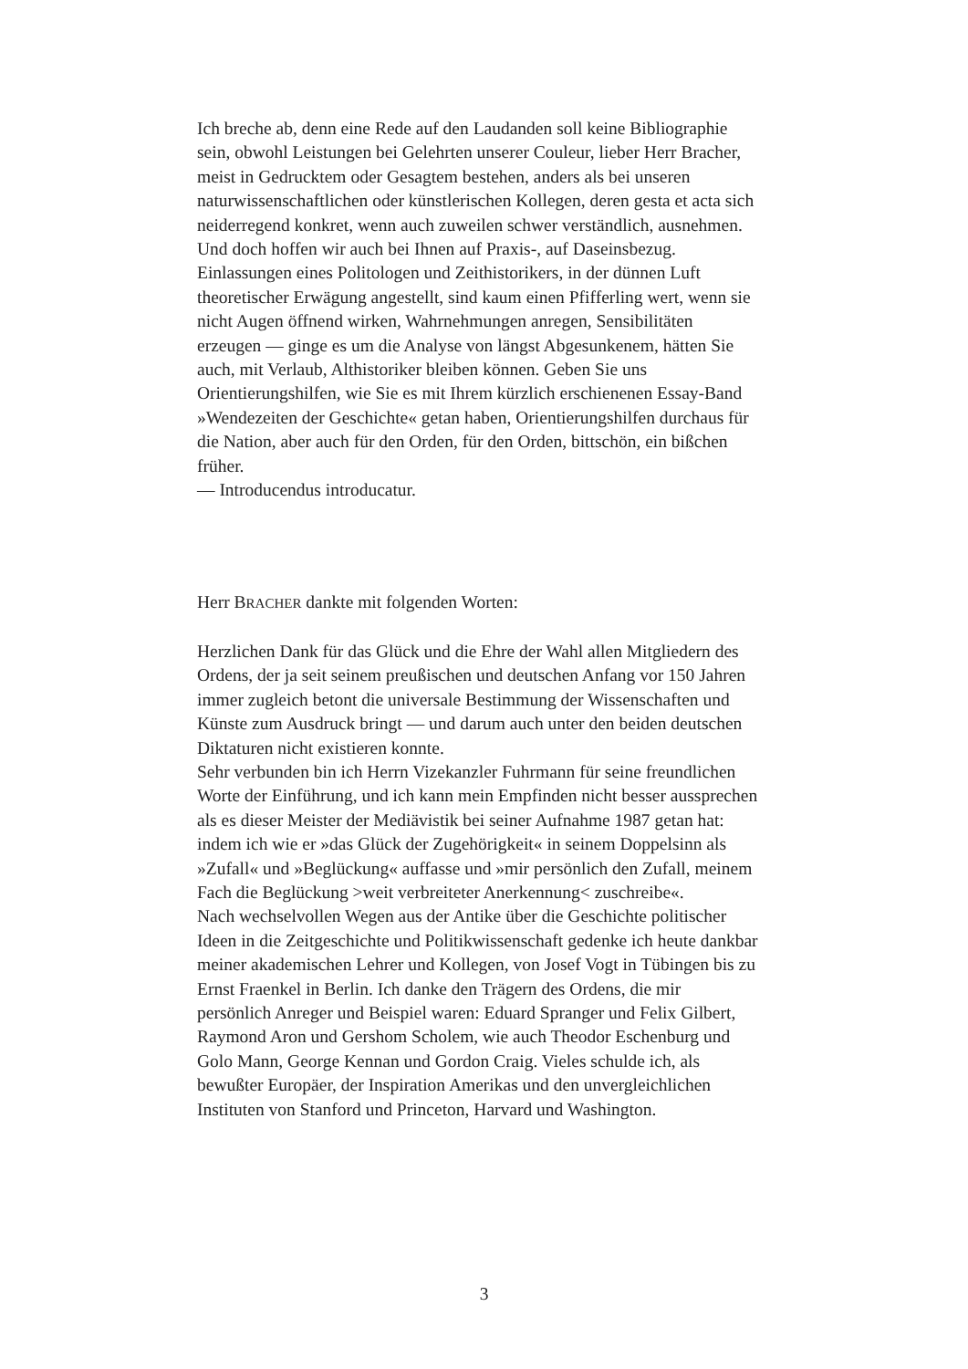Ich breche ab, denn eine Rede auf den Laudanden soll keine Bibliographie sein, obwohl Leistungen bei Gelehrten unserer Couleur, lieber Herr Bracher, meist in Gedrucktem oder Gesagtem bestehen, anders als bei unseren naturwissenschaftlichen oder künstlerischen Kollegen, deren gesta et acta sich neiderregend konkret, wenn auch zuweilen schwer verständlich, ausnehmen.
Und doch hoffen wir auch bei Ihnen auf Praxis-, auf Daseinsbezug. Einlassungen eines Politologen und Zeithistorikers, in der dünnen Luft theoretischer Erwägung angestellt, sind kaum einen Pfifferling wert, wenn sie nicht Augen öffnend wirken, Wahrnehmungen anregen, Sensibilitäten erzeugen — ginge es um die Analyse von längst Abgesunkenem, hätten Sie auch, mit Verlaub, Althistoriker bleiben können. Geben Sie uns Orientierungshilfen, wie Sie es mit Ihrem kürzlich erschienenen Essay-Band »Wendezeiten der Geschichte« getan haben, Orientierungshilfen durchaus für die Nation, aber auch für den Orden, für den Orden, bittschön, ein bißchen früher.
— Introducendus introducatur.
Herr BRACHER dankte mit folgenden Worten:
Herzlichen Dank für das Glück und die Ehre der Wahl allen Mitgliedern des Ordens, der ja seit seinem preußischen und deutschen Anfang vor 150 Jahren immer zugleich betont die universale Bestimmung der Wissenschaften und Künste zum Ausdruck bringt — und darum auch unter den beiden deutschen Diktaturen nicht existieren konnte.
Sehr verbunden bin ich Herrn Vizekanzler Fuhrmann für seine freundlichen Worte der Einführung, und ich kann mein Empfinden nicht besser aussprechen als es dieser Meister der Mediävistik bei seiner Aufnahme 1987 getan hat: indem ich wie er »das Glück der Zugehörigkeit« in seinem Doppelsinn als »Zufall« und »Beglückung« auffasse und »mir persönlich den Zufall, meinem Fach die Beglückung >weit verbreiteter Anerkennung< zuschreibe«.
Nach wechselvollen Wegen aus der Antike über die Geschichte politischer Ideen in die Zeitgeschichte und Politikwissenschaft gedenke ich heute dankbar meiner akademischen Lehrer und Kollegen, von Josef Vogt in Tübingen bis zu Ernst Fraenkel in Berlin. Ich danke den Trägern des Ordens, die mir persönlich Anreger und Beispiel waren: Eduard Spranger und Felix Gilbert, Raymond Aron und Gershom Scholem, wie auch Theodor Eschenburg und Golo Mann, George Kennan und Gordon Craig. Vieles schulde ich, als bewußter Europäer, der Inspiration Amerikas und den unvergleichlichen Instituten von Stanford und Princeton, Harvard und Washington.
3